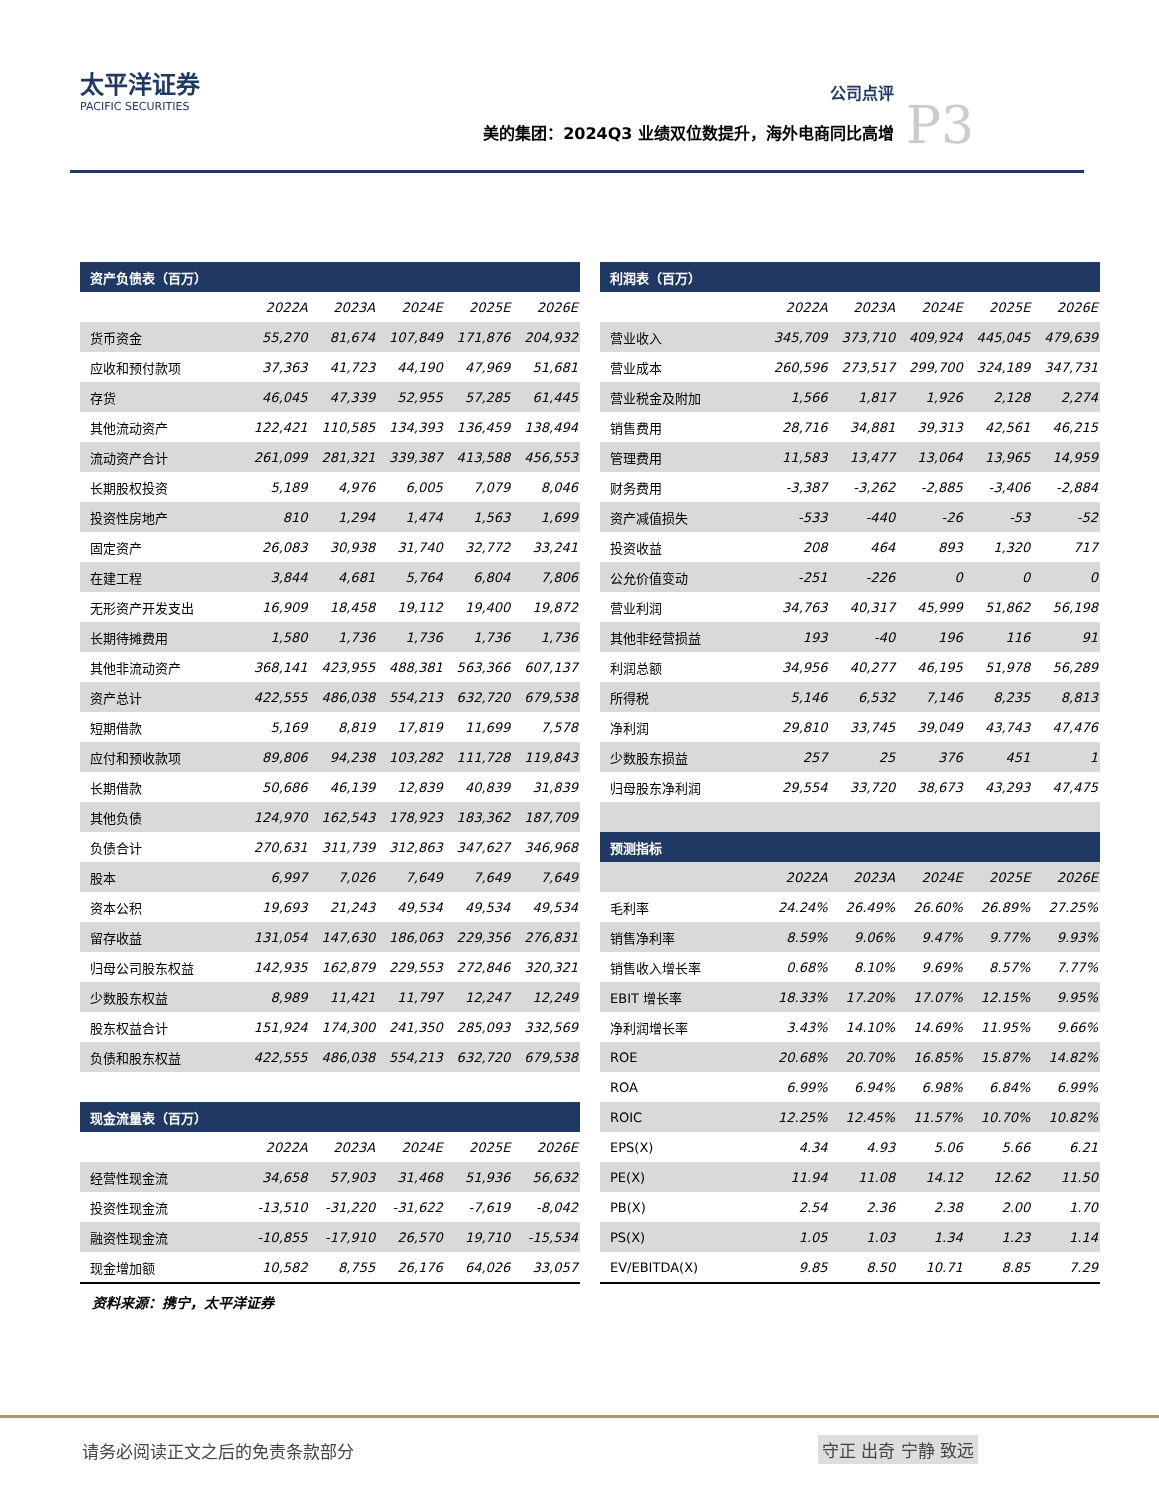太平洋证券
PACIFIC SECURITIES
公司点评
美的集团：2024Q3 业绩双位数提升，海外电商同比高增
P3
| 资产负债表（百万） | | | | | |
| --- | --- | --- | --- | --- | --- |
| | 2022A | 2023A | 2024E | 2025E | 2026E |
| 货币资金 | 55,270 | 81,674 | 107,849 | 171,876 | 204,932 |
| 应收和预付款项 | 37,363 | 41,723 | 44,190 | 47,969 | 51,681 |
| 存货 | 46,045 | 47,339 | 52,955 | 57,285 | 61,445 |
| 其他流动资产 | 122,421 | 110,585 | 134,393 | 136,459 | 138,494 |
| 流动资产合计 | 261,099 | 281,321 | 339,387 | 413,588 | 456,553 |
| 长期股权投资 | 5,189 | 4,976 | 6,005 | 7,079 | 8,046 |
| 投资性房地产 | 810 | 1,294 | 1,474 | 1,563 | 1,699 |
| 固定资产 | 26,083 | 30,938 | 31,740 | 32,772 | 33,241 |
| 在建工程 | 3,844 | 4,681 | 5,764 | 6,804 | 7,806 |
| 无形资产开发支出 | 16,909 | 18,458 | 19,112 | 19,400 | 19,872 |
| 长期待摊费用 | 1,580 | 1,736 | 1,736 | 1,736 | 1,736 |
| 其他非流动资产 | 368,141 | 423,955 | 488,381 | 563,366 | 607,137 |
| 资产总计 | 422,555 | 486,038 | 554,213 | 632,720 | 679,538 |
| 短期借款 | 5,169 | 8,819 | 17,819 | 11,699 | 7,578 |
| 应付和预收款项 | 89,806 | 94,238 | 103,282 | 111,728 | 119,843 |
| 长期借款 | 50,686 | 46,139 | 12,839 | 40,839 | 31,839 |
| 其他负债 | 124,970 | 162,543 | 178,923 | 183,362 | 187,709 |
| 负债合计 | 270,631 | 311,739 | 312,863 | 347,627 | 346,968 |
| 股本 | 6,997 | 7,026 | 7,649 | 7,649 | 7,649 |
| 资本公积 | 19,693 | 21,243 | 49,534 | 49,534 | 49,534 |
| 留存收益 | 131,054 | 147,630 | 186,063 | 229,356 | 276,831 |
| 归母公司股东权益 | 142,935 | 162,879 | 229,553 | 272,846 | 320,321 |
| 少数股东权益 | 8,989 | 11,421 | 11,797 | 12,247 | 12,249 |
| 股东权益合计 | 151,924 | 174,300 | 241,350 | 285,093 | 332,569 |
| 负债和股东权益 | 422,555 | 486,038 | 554,213 | 632,720 | 679,538 |
| 现金流量表（百万） | | | | | |
| | 2022A | 2023A | 2024E | 2025E | 2026E |
| 经营性现金流 | 34,658 | 57,903 | 31,468 | 51,936 | 56,632 |
| 投资性现金流 | -13,510 | -31,220 | -31,622 | -7,619 | -8,042 |
| 融资性现金流 | -10,855 | -17,910 | 26,570 | 19,710 | -15,534 |
| 现金增加额 | 10,582 | 8,755 | 26,176 | 64,026 | 33,057 |
资料来源：携宁，太平洋证券
| 利润表（百万） | | | | | |
| --- | --- | --- | --- | --- | --- |
| | 2022A | 2023A | 2024E | 2025E | 2026E |
| 营业收入 | 345,709 | 373,710 | 409,924 | 445,045 | 479,639 |
| 营业成本 | 260,596 | 273,517 | 299,700 | 324,189 | 347,731 |
| 营业税金及附加 | 1,566 | 1,817 | 1,926 | 2,128 | 2,274 |
| 销售费用 | 28,716 | 34,881 | 39,313 | 42,561 | 46,215 |
| 管理费用 | 11,583 | 13,477 | 13,064 | 13,965 | 14,959 |
| 财务费用 | -3,387 | -3,262 | -2,885 | -3,406 | -2,884 |
| 资产减值损失 | -533 | -440 | -26 | -53 | -52 |
| 投资收益 | 208 | 464 | 893 | 1,320 | 717 |
| 公允价值变动 | -251 | -226 | 0 | 0 | 0 |
| 营业利润 | 34,763 | 40,317 | 45,999 | 51,862 | 56,198 |
| 其他非经营损益 | 193 | -40 | 196 | 116 | 91 |
| 利润总额 | 34,956 | 40,277 | 46,195 | 51,978 | 56,289 |
| 所得税 | 5,146 | 6,532 | 7,146 | 8,235 | 8,813 |
| 净利润 | 29,810 | 33,745 | 39,049 | 43,743 | 47,476 |
| 少数股东损益 | 257 | 25 | 376 | 451 | 1 |
| 归母股东净利润 | 29,554 | 33,720 | 38,673 | 43,293 | 47,475 |
| 预测指标 | | | | | |
| | 2022A | 2023A | 2024E | 2025E | 2026E |
| 毛利率 | 24.24% | 26.49% | 26.60% | 26.89% | 27.25% |
| 销售净利率 | 8.59% | 9.06% | 9.47% | 9.77% | 9.93% |
| 销售收入增长率 | 0.68% | 8.10% | 9.69% | 8.57% | 7.77% |
| EBIT 增长率 | 18.33% | 17.20% | 17.07% | 12.15% | 9.95% |
| 净利润增长率 | 3.43% | 14.10% | 14.69% | 11.95% | 9.66% |
| ROE | 20.68% | 20.70% | 16.85% | 15.87% | 14.82% |
| ROA | 6.99% | 6.94% | 6.98% | 6.84% | 6.99% |
| ROIC | 12.25% | 12.45% | 11.57% | 10.70% | 10.82% |
| EPS(X) | 4.34 | 4.93 | 5.06 | 5.66 | 6.21 |
| PE(X) | 11.94 | 11.08 | 14.12 | 12.62 | 11.50 |
| PB(X) | 2.54 | 2.36 | 2.38 | 2.00 | 1.70 |
| PS(X) | 1.05 | 1.03 | 1.34 | 1.23 | 1.14 |
| EV/EBITDA(X) | 9.85 | 8.50 | 10.71 | 8.85 | 7.29 |
请务必阅读正文之后的免责条款部分 守正 出奇 宁静 致远